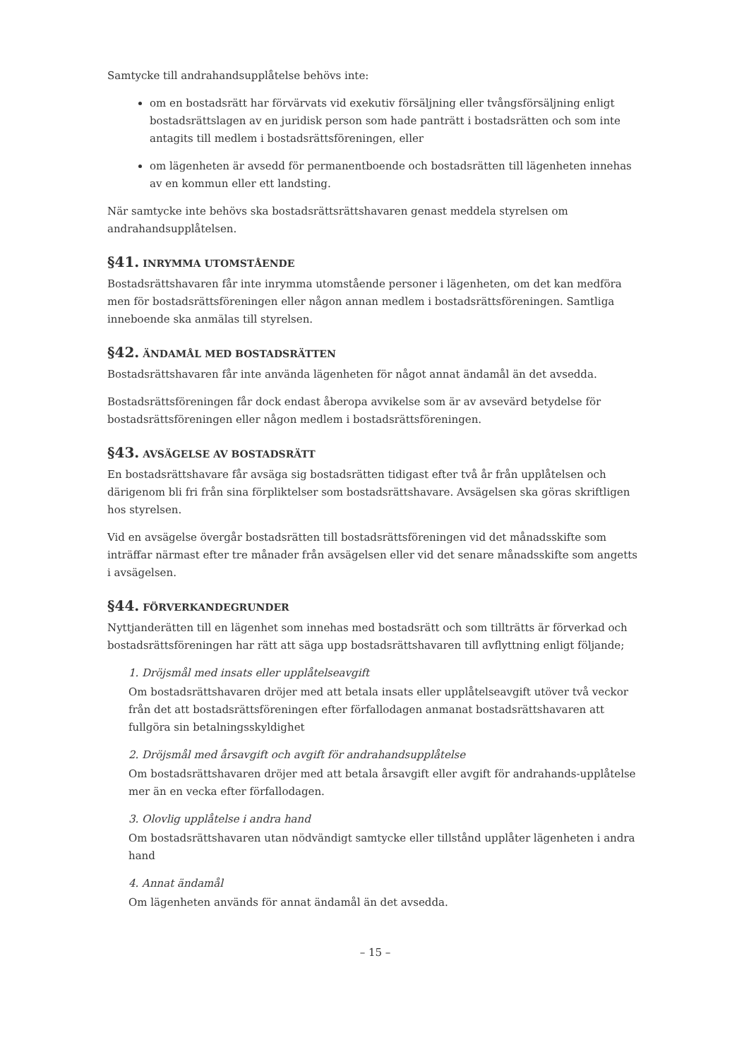Samtycke till andrahandsupplåtelse behövs inte:
om en bostadsrätt har förvärvats vid exekutiv försäljning eller tvångsförsäljning enligt bostadsrättslagen av en juridisk person som hade panträtt i bostadsrätten och som inte antagits till medlem i bostadsrättsföreningen, eller
om lägenheten är avsedd för permanentboende och bostadsrätten till lägenheten innehas av en kommun eller ett landsting.
När samtycke inte behövs ska bostadsrättsrättshavaren genast meddela styrelsen om andrahandsupplåtelsen.
§41. INRYMMA UTOMSTÅENDE
Bostadsrättshavaren får inte inrymma utomstående personer i lägenheten, om det kan medföra men för bostadsrättsföreningen eller någon annan medlem i bostadsrättsföreningen. Samtliga inneboende ska anmälas till styrelsen.
§42. ÄNDAMÅL MED BOSTADSRÄTTEN
Bostadsrättshavaren får inte använda lägenheten för något annat ändamål än det avsedda.
Bostadsrättsföreningen får dock endast åberopa avvikelse som är av avsevärd betydelse för bostadsrättsföreningen eller någon medlem i bostadsrättsföreningen.
§43. AVSÄGELSE AV BOSTADSRÄTT
En bostadsrättshavare får avsäga sig bostadsrätten tidigast efter två år från upplåtelsen och därigenom bli fri från sina förpliktelser som bostadsrättshavare. Avsägelsen ska göras skriftligen hos styrelsen.
Vid en avsägelse övergår bostadsrätten till bostadsrättsföreningen vid det månadsskifte som inträffar närmast efter tre månader från avsägelsen eller vid det senare månadsskifte som angetts i avsägelsen.
§44. FÖRVERKANDEGRUNDER
Nyttjanderätten till en lägenhet som innehas med bostadsrätt och som tillträtts är förverkad och bostadsrättsföreningen har rätt att säga upp bostadsrättshavaren till avflyttning enligt följande;
1. Dröjsmål med insats eller upplåtelseavgift
Om bostadsrättshavaren dröjer med att betala insats eller upplåtelseavgift utöver två veckor från det att bostadsrättsföreningen efter förfallodagen anmanat bostadsrättshavaren att fullgöra sin betalningsskyldighet
2. Dröjsmål med årsavgift och avgift för andrahandsupplåtelse
Om bostadsrättshavaren dröjer med att betala årsavgift eller avgift för andrahands-upplåtelse mer än en vecka efter förfallodagen.
3. Olovlig upplåtelse i andra hand
Om bostadsrättshavaren utan nödvändigt samtycke eller tillstånd upplåter lägenheten i andra hand
4. Annat ändamål
Om lägenheten används för annat ändamål än det avsedda.
– 15 –